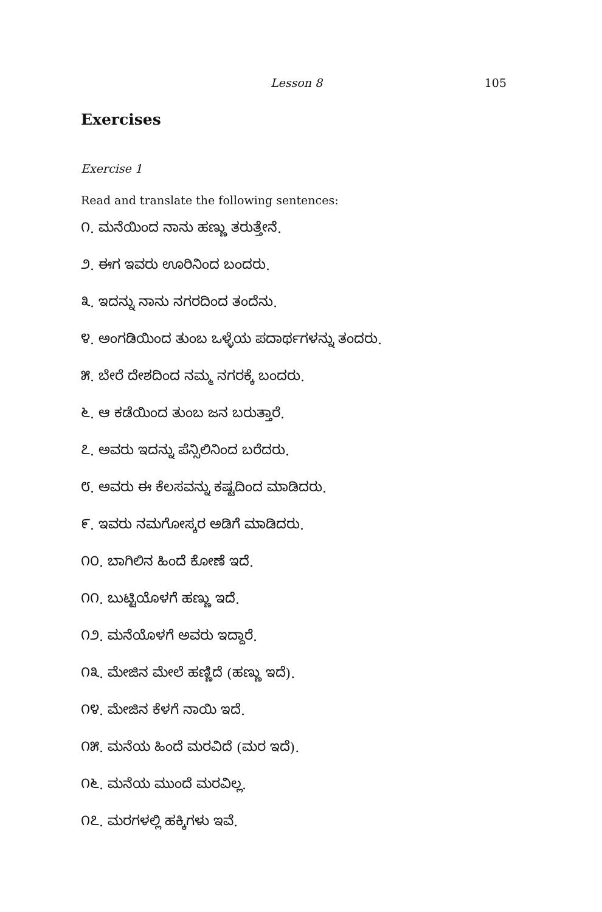Lesson 8 105
Exercises
Exercise 1
Read and translate the following sentences:
೧. ಮನೆಯಿಂದ ನಾನು ಹಣ್ಣು ತರುತ್ತೇನೆ.
೨. ಈಗ ಇವರು ಊರಿನಿಂದ ಬಂದರು.
೩. ಇದನ್ನು ನಾನು ನಗರದಿಂದ ತಂದೆನು.
೪. ಅಂಗಡಿಯಿಂದ ತುಂಬ ಒಳ್ಳೆಯ ಪದಾರ್ಥಗಳನ್ನು ತಂದರು.
೫. ಬೇರೆ ದೇಶದಿಂದ ನಮ್ಮ ನಗರಕ್ಕೆ ಬಂದರು.
೬. ಆ ಕಡೆಯಿಂದ ತುಂಬ ಜನ ಬರುತ್ತಾರೆ.
೭. ಅವರು ಇದನ್ನು ಪೆನ್ಸಿಲಿನಿಂದ ಬರೆದರು.
೮. ಅವರು ಈ ಕೆಲಸವನ್ನು ಕಷ್ಟದಿಂದ ಮಾಡಿದರು.
೯. ಇವರು ನಮಗೋಸ್ಕರ ಅಡಿಗೆ ಮಾಡಿದರು.
೧೦. ಬಾಗಿಲಿನ ಹಿಂದೆ ಕೋಣೆ ಇದೆ.
೧೧. ಬುಟ್ಟಿಯೊಳಗೆ ಹಣ್ಣು ಇದೆ.
೧೨. ಮನೆಯೊಳಗೆ ಅವರು ಇದ್ದಾರೆ.
೧೩. ಮೇಜಿನ ಮೇಲೆ ಹಣ್ಣಿದೆ (ಹಣ್ಣು ಇದೆ).
೧೪. ಮೇಜಿನ ಕೆಳಗೆ ನಾಯಿ ಇದೆ.
೧೫. ಮನೆಯ ಹಿಂದೆ ಮರವಿದೆ (ಮರ ಇದೆ).
೧೬. ಮನೆಯ ಮುಂದೆ ಮರವಿಲ್ಲ.
೧೭. ಮರಗಳಲ್ಲಿ ಹಕ್ಕಿಗಳು ಇವೆ.